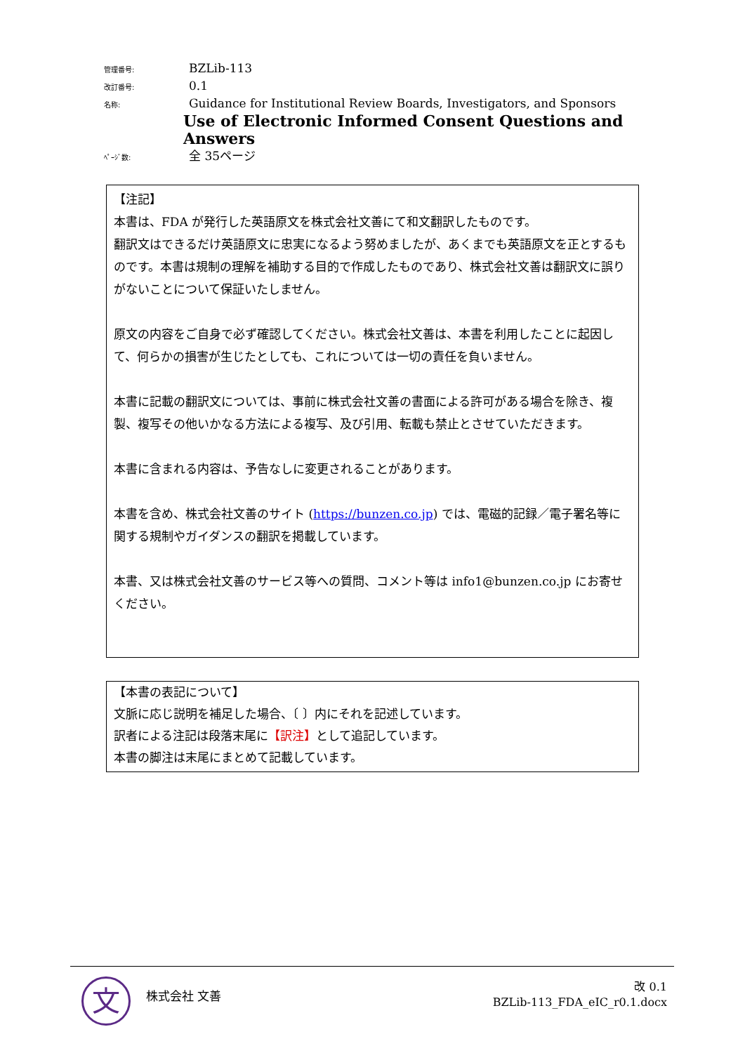管理番号:
BZLib-113
改訂番号:
0.1
名称:
Guidance for Institutional Review Boards, Investigators, and Sponsors
Use of Electronic Informed Consent Questions and Answers
ﾍﾟｰｼﾞ数:
全 35ページ
【注記】
本書は、FDA が発行した英語原文を株式会社文善にて和文翻訳したものです。
翻訳文はできるだけ英語原文に忠実になるよう努めましたが、あくまでも英語原文を正とするものです。本書は規制の理解を補助する目的で作成したものであり、株式会社文善は翻訳文に誤りがないことについて保証いたしません。
原文の内容をご自身で必ず確認してください。株式会社文善は、本書を利用したことに起因して、何らかの損害が生じたとしても、これについては一切の責任を負いません。
本書に記載の翻訳文については、事前に株式会社文善の書面による許可がある場合を除き、複製、複写その他いかなる方法による複写、及び引用、転載も禁止とさせていただきます。
本書に含まれる内容は、予告なしに変更されることがあります。
本書を含め、株式会社文善のサイト (https://bunzen.co.jp) では、電磁的記録／電子署名等に関する規制やガイダンスの翻訳を掲載しています。
本書、又は株式会社文善のサービス等への質問、コメント等は info1@bunzen.co.jp にお寄せください。
【本書の表記について】
文脈に応じ説明を補足した場合、〔 〕内にそれを記述しています。
訳者による注記は段落末尾に【訳注】として追記しています。
本書の脚注は末尾にまとめて記載しています。
文 株式会社 文善
改 0.1
BZLib-113_FDA_eIC_r0.1.docx